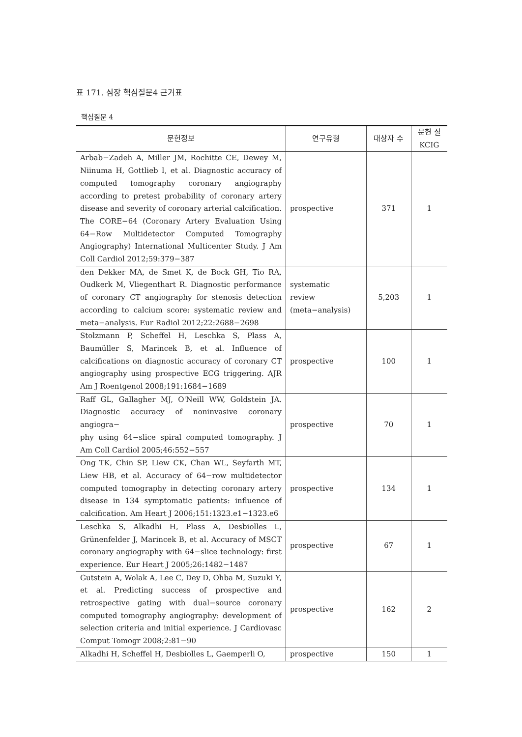표 171. 심장 핵심질문4 근거표
핵심질문 4
| 문헌정보 | 연구유형 | 대상자 수 | 문헌 질 KCIG |
| --- | --- | --- | --- |
| Arbab−Zadeh A, Miller JM, Rochitte CE, Dewey M, Niinuma H, Gottlieb I, et al. Diagnostic accuracy of computed tomography coronary angiography according to pretest probability of coronary artery disease and severity of coronary arterial calcification. The CORE−64 (Coronary Artery Evaluation Using 64−Row Multidetector Computed Tomography Angiography) International Multicenter Study. J Am Coll Cardiol 2012;59:379−387 | prospective | 371 | 1 |
| den Dekker MA, de Smet K, de Bock GH, Tio RA, Oudkerk M, Vliegenthart R. Diagnostic performance of coronary CT angiography for stenosis detection according to calcium score: systematic review and meta−analysis. Eur Radiol 2012;22:2688−2698 | systematic review (meta−analysis) | 5,203 | 1 |
| Stolzmann P, Scheffel H, Leschka S, Plass A, Baumüller S, Marincek B, et al. Influence of calcifications on diagnostic accuracy of coronary CT angiography using prospective ECG triggering. AJR Am J Roentgenol 2008;191:1684−1689 | prospective | 100 | 1 |
| Raff GL, Gallagher MJ, O'Neill WW, Goldstein JA. Diagnostic accuracy of noninvasive coronary angiogra− phy using 64−slice spiral computed tomography. J Am Coll Cardiol 2005;46:552−557 | prospective | 70 | 1 |
| Ong TK, Chin SP, Liew CK, Chan WL, Seyfarth MT, Liew HB, et al. Accuracy of 64−row multidetector computed tomography in detecting coronary artery disease in 134 symptomatic patients: influence of calcification. Am Heart J 2006;151:1323.e1−1323.e6 | prospective | 134 | 1 |
| Leschka S, Alkadhi H, Plass A, Desbiolles L, Grünenfelder J, Marincek B, et al. Accuracy of MSCT coronary angiography with 64−slice technology: first experience. Eur Heart J 2005;26:1482−1487 | prospective | 67 | 1 |
| Gutstein A, Wolak A, Lee C, Dey D, Ohba M, Suzuki Y, et al. Predicting success of prospective and retrospective gating with dual−source coronary computed tomography angiography: development of selection criteria and initial experience. J Cardiovasc Comput Tomogr 2008;2:81−90 | prospective | 162 | 2 |
| Alkadhi H, Scheffel H, Desbiolles L, Gaemperli O, | prospective | 150 | 1 |